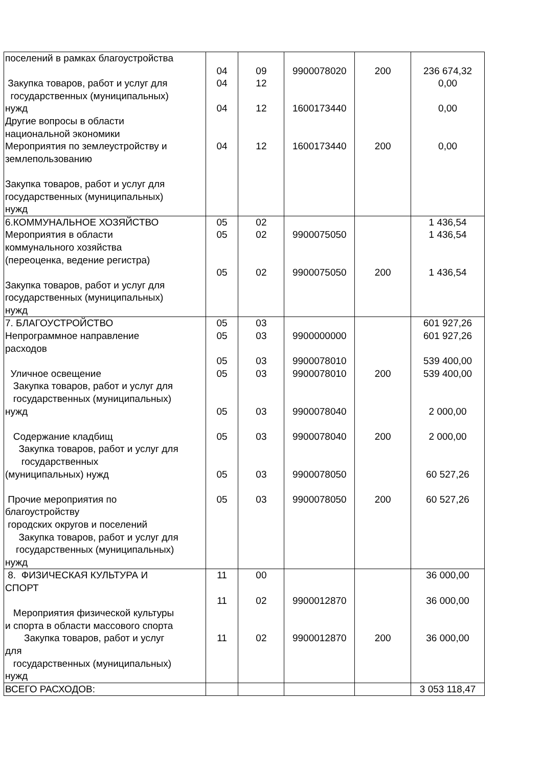| поселений в рамках благоустройства Закупка товаров, работ и услуг для государственных (муниципальных) нужд Другие вопросы в области национальной экономики Мероприятия по землеустройству и землепользованию Закупка товаров, работ и услуг для государственных (муниципальных) нужд | 04 04 04 04 | 09 12 12 12 | 9900078020 1600173440 1600173440 | 200 200 | 236 674,32 0,00 0,00 0,00 |
| 6.КОММУНАЛЬНОЕ ХОЗЯЙСТВО Мероприятия в области коммунального хозяйства (переоценка, ведение регистра) Закупка товаров, работ и услуг для государственных (муниципальных) нужд | 05 05 05 | 02 02 02 | 9900075050 9900075050 | 200 | 1 436,54 1 436,54 1 436,54 |
| 7. БЛАГОУСТРОЙСТВО Непрограммное направление расходов Уличное освещение Закупка товаров, работ и услуг для государственных (муниципальных) нужд Содержание кладбищ Закупка товаров, работ и услуг для государственных (муниципальных) нужд Прочие мероприятия по благоустройству городских округов и поселений Закупка товаров, работ и услуг для государственных (муниципальных) нужд | 05 05 05 05 05 05 05 05 | 03 03 03 03 03 03 03 03 | 9900000000 9900078010 9900078010 9900078040 9900078040 9900078050 9900078050 | 200 200 200 | 601 927,26 601 927,26 539 400,00 539 400,00 2 000,00 2 000,00 60 527,26 60 527,26 |
| 8. ФИЗИЧЕСКАЯ КУЛЬТУРА И СПОРТ Мероприятия физической культуры и спорта в области массового спорта Закупка товаров, работ и услуг для государственных (муниципальных) нужд | 11 11 11 | 00 02 02 | 9900012870 9900012870 | 200 | 36 000,00 36 000,00 36 000,00 |
| ВСЕГО РАСХОДОВ: | | | | | 3 053 118,47 |